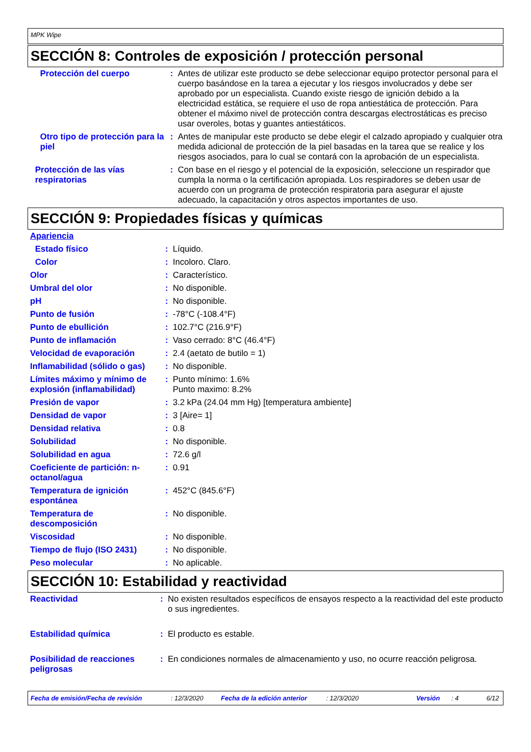MPK Wipe
SECCIÓN 8: Controles de exposición / protección personal
| Protección del cuerpo | : | Antes de utilizar este producto se debe seleccionar equipo protector personal para el cuerpo basándose en la tarea a ejecutar y los riesgos involucrados y debe ser aprobado por un especialista. Cuando existe riesgo de ignición debido a la electricidad estática, se requiere el uso de ropa antiestática de protección. Para obtener el máximo nivel de protección contra descargas electrostáticas es preciso usar overoles, botas y guantes antiestáticos. |
| Otro tipo de protección para la piel | : | Antes de manipular este producto se debe elegir el calzado apropiado y cualquier otra medida adicional de protección de la piel basadas en la tarea que se realice y los riesgos asociados, para lo cual se contará con la aprobación de un especialista. |
| Protección de las vías respiratorias | : | Con base en el riesgo y el potencial de la exposición, seleccione un respirador que cumpla la norma o la certificación apropiada. Los respiradores se deben usar de acuerdo con un programa de protección respiratoria para asegurar el ajuste adecuado, la capacitación y otros aspectos importantes de uso. |
SECCIÓN 9: Propiedades físicas y químicas
| Apariencia | | |
| Estado físico | : | Líquido. |
| Color | : | Incoloro. Claro. |
| Olor | : | Característico. |
| Umbral del olor | : | No disponible. |
| pH | : | No disponible. |
| Punto de fusión | : | -78°C (-108.4°F) |
| Punto de ebullición | : | 102.7°C (216.9°F) |
| Punto de inflamación | : | Vaso cerrado: 8°C (46.4°F) |
| Velocidad de evaporación | : | 2.4 (aetato de butilo = 1) |
| Inflamabilidad (sólido o gas) | : | No disponible. |
| Límites máximo y mínimo de explosión (inflamabilidad) | : | Punto mínimo: 1.6% Punto maximo: 8.2% |
| Presión de vapor | : | 3.2 kPa (24.04 mm Hg) [temperatura ambiente] |
| Densidad de vapor | : | 3 [Aire= 1] |
| Densidad relativa | : | 0.8 |
| Solubilidad | : | No disponible. |
| Solubilidad en agua | : | 72.6 g/l |
| Coeficiente de partición: n-octanol/agua | : | 0.91 |
| Temperatura de ignición espontánea | : | 452°C (845.6°F) |
| Temperatura de descomposición | : | No disponible. |
| Viscosidad | : | No disponible. |
| Tiempo de flujo (ISO 2431) | : | No disponible. |
| Peso molecular | : | No aplicable. |
SECCIÓN 10: Estabilidad y reactividad
| Reactividad | : | No existen resultados específicos de ensayos respecto a la reactividad del este producto o sus ingredientes. |
| Estabilidad química | : | El producto es estable. |
| Posibilidad de reacciones peligrosas | : | En condiciones normales de almacenamiento y uso, no ocurre reacción peligrosa. |
Fecha de emisión/Fecha de revisión: 12/3/2020 Fecha de la edición anterior: 12/3/2020 Versión: 4 6/12